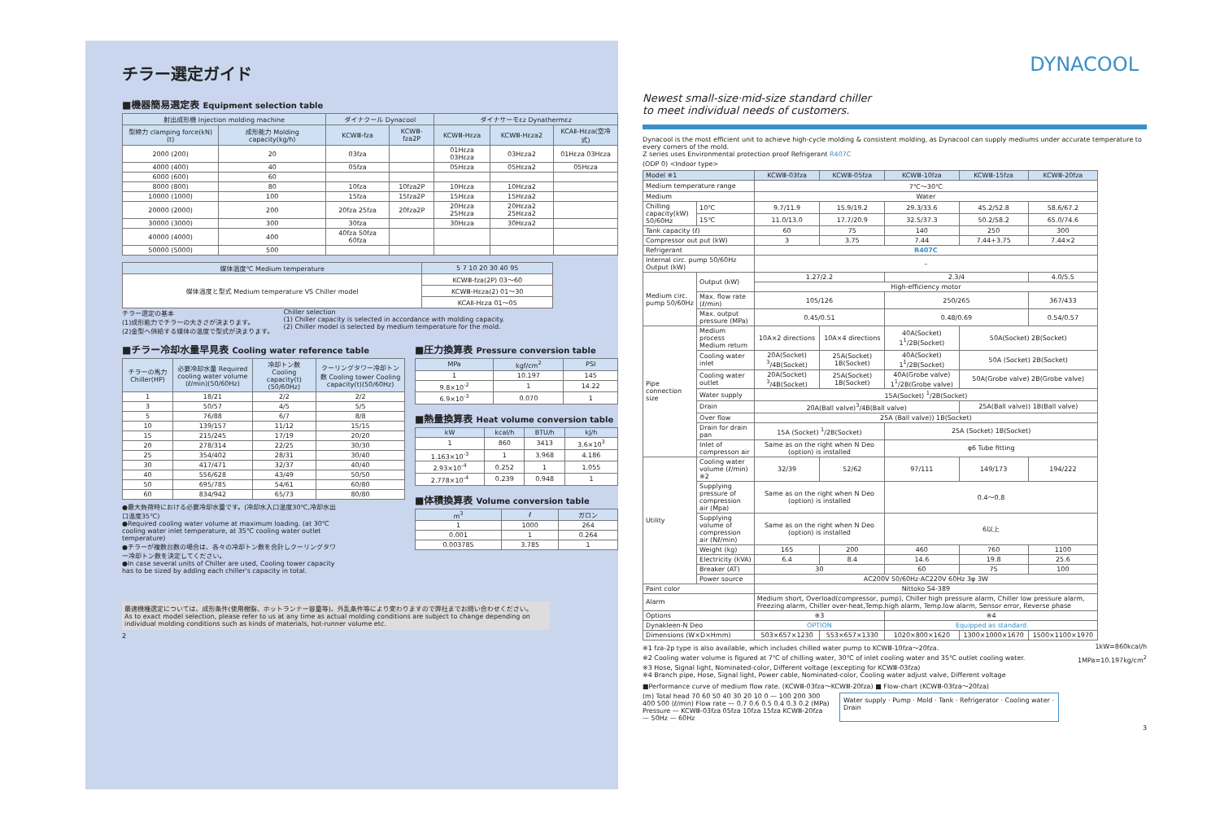チラー選定ガイド
■機器簡易選定表 Equipment selection table
| 射出成形機 Injection molding machine | | ダイナクール Dynacool | | ダイナサーモεz Dynathermεz | | |
| --- | --- | --- | --- | --- | --- | --- |
| 型締力 clamping force(kN)(t) | 成形能力 Molding capacity(kg/h) | KCWⅢ-fza | KCWⅢ-fza2P | KCWⅢ-Hεza | KCWⅢ-Hεza2 | KCAⅡ-Hεza(空冷式) |
| 2000 (200) | 20 | 03fza | | 01Hεza 03Hεza | 03Hεza2 | 01Hεza 03Hεza |
| 4000 (400) | 40 | 05fza | | 05Hεza | 05Hεza2 | 05Hεza |
| 6000 (600) | 60 | | | | | |
| 8000 (800) | 80 | 10fza | 10fza2P | 10Hεza | 10Hεza2 | |
| 10000 (1000) | 100 | 15fza | 15fza2P | 15Hεza | 15Hεza2 | |
| 20000 (2000) | 200 | 20fza 25fza | 20fza2P | 20Hεza 25Hεza | 20Hεza2 25Hεza2 | |
| 30000 (3000) | 300 | 30fza | | 30Hεza | 30Hεza2 | |
| 40000 (4000) | 400 | 40fza 50fza 60fza | | | | |
| 50000 (5000) | 500 | | | | | |
| 媒体温度℃ Medium temperature | 5 7 10 20 30 40 95 |
| --- | --- |
| 媒体温度と型式 Medium temperature VS Chiller model | KCWⅢ-fza(2P) 03〜60 |
| | KCWⅢ-Hεza(2) 01〜30 |
| | KCAⅡ-Hεza 01〜05 |
チラー選定の基本
(1)成形能力でチラーの大きさが決まります。
(2)金型へ供給する媒体の温度で型式が決まります。
Chiller selection
(1) Chiller capacity is selected in accordance with molding capacity.
(2) Chiller model is selected by medium temperature for the mold.
■チラー冷却水量早見表 Cooling water reference table
| チラーの馬力 Chiller(HP) | 必要冷却水量 Required cooling water volume (ℓ/min)(50/60Hz) | 冷却トン数 Cooling capacity(t)(50/60Hz) | クーリングタワー冷却トン数 Cooling tower Cooling capacity(t)(50/60Hz) |
| --- | --- | --- | --- |
| 1 | 18/21 | 2/2 | 2/2 |
| 3 | 50/57 | 4/5 | 5/5 |
| 5 | 76/88 | 6/7 | 8/8 |
| 10 | 139/157 | 11/12 | 15/15 |
| 15 | 215/245 | 17/19 | 20/20 |
| 20 | 278/314 | 22/25 | 30/30 |
| 25 | 354/402 | 28/31 | 30/40 |
| 30 | 417/471 | 32/37 | 40/40 |
| 40 | 556/628 | 43/49 | 50/50 |
| 50 | 695/785 | 54/61 | 60/80 |
| 60 | 834/942 | 65/73 | 80/80 |
●最大負荷時における必要冷却水量です。(冷却水入口温度30℃,冷却水出口温度35℃)
●Required cooling water volume at maximum loading. (at 30℃ cooling water inlet temperature, at 35℃ cooling water outlet temperature)
●チラーが複数台数の場合は、各々の冷却トン数を合計しクーリングタワー冷却トン数を決定してください。
●In case several units of Chiller are used, Cooling tower capacity has to be sized by adding each chiller's capacity in total.
■圧力換算表 Pressure conversion table
| MPa | kgf/cm<sup>2</sup> | PSI |
| --- | --- | --- |
| 1 | 10.197 | 145 |
| 9.8×10<sup>-2</sup> | 1 | 14.22 |
| 6.9×10<sup>-3</sup> | 0.070 | 1 |
■熱量換算表 Heat volume conversion table
| kW | kcal/h | BTU/h | kJ/h |
| --- | --- | --- | --- |
| 1 | 860 | 3413 | 3.6×10<sup>3</sup> |
| 1.163×10<sup>-3</sup> | 1 | 3.968 | 4.186 |
| 2.93×10<sup>-4</sup> | 0.252 | 1 | 1.055 |
| 2.778×10<sup>-4</sup> | 0.239 | 0.948 | 1 |
■体積換算表 Volume conversion table
| m<sup>3</sup> | ℓ | ガロン |
| --- | --- | --- |
| 1 | 1000 | 264 |
| 0.001 | 1 | 0.264 |
| 0.003785 | 3.785 | 1 |
最適機種選定については、成形条件(使用樹脂、ホットランナー容量等)、外乱条件等により変わりますので弊社までお問い合わせください。
As to exact model selection, please refer to us at any time as actual molding conditions are subject to change depending on individual molding conditions such as kinds of materials, hot-runner volume etc.
2
DYNACOOL
Newest small-size·mid-size standard chiller
to meet individual needs of customers.
Dynacool is the most efficient unit to achieve high-cycle molding & consistent molding, as Dynacool can supply mediums under accurate temperature to every corners of the mold.
Z series uses Environmental protection proof Refrigerant R407C
(ODP 0) <Indoor type>
| Model ※1 | | | KCWⅢ-03fza | KCWⅢ-05fza | KCWⅢ-10fza | KCWⅢ-15fza | KCWⅢ-20fza |
| --- | --- | --- | --- | --- | --- | --- | --- |
| Medium temperature range | | | 7℃〜30℃ | | | | |
| Medium | | | Water | | | | |
| Chilling capacity(kW) 50/60Hz | | 10℃ | 9.7/11.9 | 15.9/19.2 | 29.3/33.6 | 45.2/52.8 | 58.6/67.2 |
| | | 15℃ | 11.0/13.0 | 17.7/20.9 | 32.5/37.3 | 50.2/58.2 | 65.0/74.6 |
| Tank capacity (ℓ) | | | 60 | 75 | 140 | 250 | 300 |
| Compressor out put (kW) | | | 3 | 3.75 | 7.44 | 7.44+3.75 | 7.44×2 |
| Refrigerant | | | R407C | | | | |
| Internal circ. pump 50/60Hz Output (kW) | | | – | | | | |
| Medium circ. pump 50/60Hz | Output (kW) | | 1.27/2.2 | | 2.3/4 | | 4.0/5.5 |
| | | | High-efficiency motor | | | | |
| | Max. flow rate (ℓ/min) | | 105/126 | | 250/265 | | 367/433 |
| | Max. output pressure (MPa) | | 0.45/0.51 | | 0.48/0.69 | | 0.54/0.57 |
| Pipe connection size | Medium process Medium return | | 10A×2 directions | 10A×4 directions | 40A(Socket) 1<sup>1</sup>/2B(Socket) | 50A(Socket) 2B(Socket) | |
| | Cooling water inlet | | 20A(Socket) <sup>3</sup>/4B(Socket) | 25A(Socket) 1B(Socket) | 40A(Socket) 1<sup>1</sup>/2B(Socket) | 50A (Socket) 2B(Socket) | |
| | Cooling water outlet | | 20A(Socket) <sup>3</sup>/4B(Socket) | 25A(Socket) 1B(Socket) | 40A(Grobe valve) 1<sup>1</sup>/2B(Grobe valve) | 50A(Grobe valve) 2B(Grobe valve) | |
| | Water supply | | 15A(Socket) <sup>1</sup>/2B(Socket) | | | | |
| | Drain | | 20A(Ball valve)<sup>3</sup>/4B(Ball valve) | | | 25A(Ball valve)) 1B(Ball valve) | |
| | Over flow | | 25A (Ball valve)) 1B(Socket) | | | | |
| | Drain for drain pan | | 15A (Socket) <sup>1</sup>/2B(Socket) | | 25A (Socket) 1B(Socket) | | |
| | Inlet of compresson air | | Same as on the right when N Deo (option) is installed | | φ6 Tube fitting | | |
| Utility | Cooling water volume (ℓ/min) ※2 | | 32/39 | 52/62 | 97/111 | 149/173 | 194/222 |
| | Supplying pressure of compression air (Mpa) | | Same as on the right when N Deo (option) is installed | | 0.4〜0.8 | | |
| | Supplying volume of compression air (Nℓ/min) | | Same as on the right when N Deo (option) is installed | | 6以上 | | |
| | Weight (kg) | | 165 | 200 | 460 | 760 | 1100 |
| | Electricity (kVA) | | 6.4 | 8.4 | 14.6 | 19.8 | 25.6 |
| | Breaker (AT) | | 30 | | 60 | 75 | 100 |
| | Power source | | AC200V 50/60Hz·AC220V 60Hz 3φ 3W | | | | |
| Paint color | | | Nittoko S4-389 | | | | |
| Alarm | | | Medium short, Overload(compressor, pump), Chiller high pressure alarm, Chiller low pressure alarm, Freezing alarm, Chiller over-heat,Temp.high alarm, Temp.low alarm, Sensor error, Reverse phase | | | | |
| Options | | | ※3 | | ※4 | | |
| Dynakleen-N Deo | | | OPTION | | Equipped as standard | | |
| Dimensions (W×D×Hmm) | | | 503×657×1230 | 553×657×1330 | 1020×800×1620 | 1300×1000×1670 | 1500×1100×1970 |
※1 fza-2p type is also available, which includes chilled water pump to KCWⅢ-10fza〜20fza. 1kW=860kcal/h
※2 Cooling water volume is figured at 7℃ of chilling water, 30℃ of inlet cooling water and 35℃ outlet cooling water. 1MPa=10.197kg/cm<sup>2</sup>
※3 Hose, Signal light, Nominated-color, Different voltage (excepting for KCWⅢ-03fza)
※4 Branch pipe, Hose, Signal light, Power cable, Nominated-color, Cooling water adjust valve, Different voltage
■Performance curve of medium flow rate. (KCWⅢ-03fza〜KCWⅢ-20fza) ■ Flow-chart (KCWⅢ-03fza〜20fza)
(m) Total head 70 60 50 40 30 20 10 0 — 100 200 300 400 500 (ℓ/min) Flow rate — 0.7 0.6 0.5 0.4 0.3 0.2 (MPa) Pressure — KCWⅢ-03fza 05fza 10fza 15fza KCWⅢ-20fza — 50Hz — 60Hz
Water supply · Pump · Mold · Tank · Refrigerator · Cooling water · Drain
3